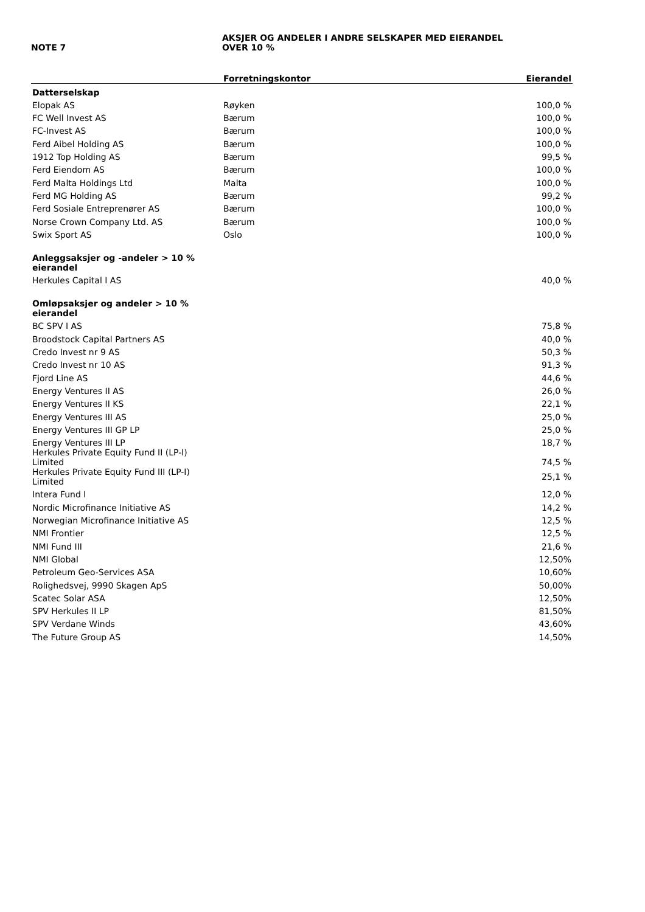NOTE 7
AKSJER OG ANDELER I ANDRE SELSKAPER MED EIERANDEL
OVER 10 %
| | Forretningskontor | Eierandel |
| --- | --- | --- |
| Datterselskap | | |
| Elopak AS | Røyken | 100,0 % |
| FC Well Invest AS | Bærum | 100,0 % |
| FC-Invest AS | Bærum | 100,0 % |
| Ferd Aibel Holding AS | Bærum | 100,0 % |
| 1912 Top Holding AS | Bærum | 99,5 % |
| Ferd Eiendom AS | Bærum | 100,0 % |
| Ferd Malta Holdings Ltd | Malta | 100,0 % |
| Ferd MG Holding AS | Bærum | 99,2 % |
| Ferd Sosiale Entreprenører AS | Bærum | 100,0 % |
| Norse Crown Company Ltd. AS | Bærum | 100,0 % |
| Swix Sport AS | Oslo | 100,0 % |
| Anleggsaksjer og -andeler > 10 % eierandel | | |
| Herkules Capital I AS | | 40,0 % |
| Omløpsaksjer og andeler > 10 % eierandel | | |
| BC SPV I AS | | 75,8 % |
| Broodstock Capital Partners AS | | 40,0 % |
| Credo Invest nr 9 AS | | 50,3 % |
| Credo Invest nr 10 AS | | 91,3 % |
| Fjord Line AS | | 44,6 % |
| Energy Ventures II AS | | 26,0 % |
| Energy Ventures II KS | | 22,1 % |
| Energy Ventures III AS | | 25,0 % |
| Energy Ventures III GP LP | | 25,0 % |
| Energy Ventures III LP | | 18,7 % |
| Herkules Private Equity Fund II (LP-I) Limited | | 74,5 % |
| Herkules Private Equity Fund III (LP-I) Limited | | 25,1 % |
| Intera Fund I | | 12,0 % |
| Nordic Microfinance Initiative AS | | 14,2 % |
| Norwegian Microfinance Initiative AS | | 12,5 % |
| NMI Frontier | | 12,5 % |
| NMI Fund III | | 21,6 % |
| NMI Global | | 12,50% |
| Petroleum Geo-Services ASA | | 10,60% |
| Rolighedsvej, 9990 Skagen ApS | | 50,00% |
| Scatec Solar ASA | | 12,50% |
| SPV Herkules II LP | | 81,50% |
| SPV Verdane Winds | | 43,60% |
| The Future Group AS | | 14,50% |